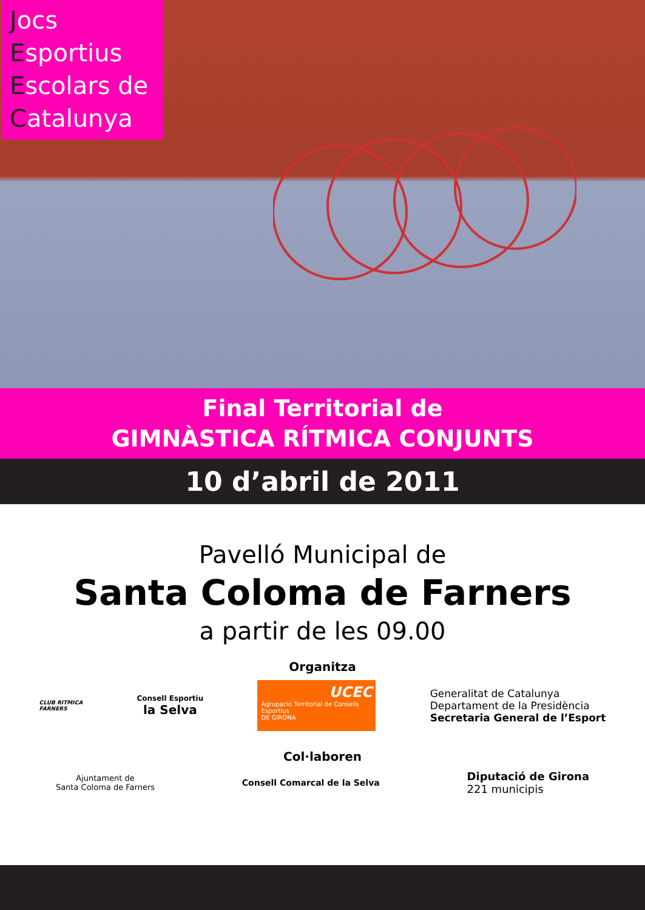Jocs
Esportius
Escolars de
Catalunya
Final Territorial de
GIMNÀSTICA RÍTMICA CONJUNTS
10 d’abril de 2011
Pavelló Municipal de
Santa Coloma de Farners
a partir de les 09.00
Organitza
CLUB RITMICA
FARNERS
Consell Esportiu
la Selva
UCEC
Agrupació Territorial de Consells Esportius
DE GIRONA
Generalitat de Catalunya
Departament de la Presidència
Secretaria General de l’Esport
Col·laboren
Ajuntament de
Santa Coloma de Farners
Consell Comarcal de la Selva
Diputació de Girona
221 municipis